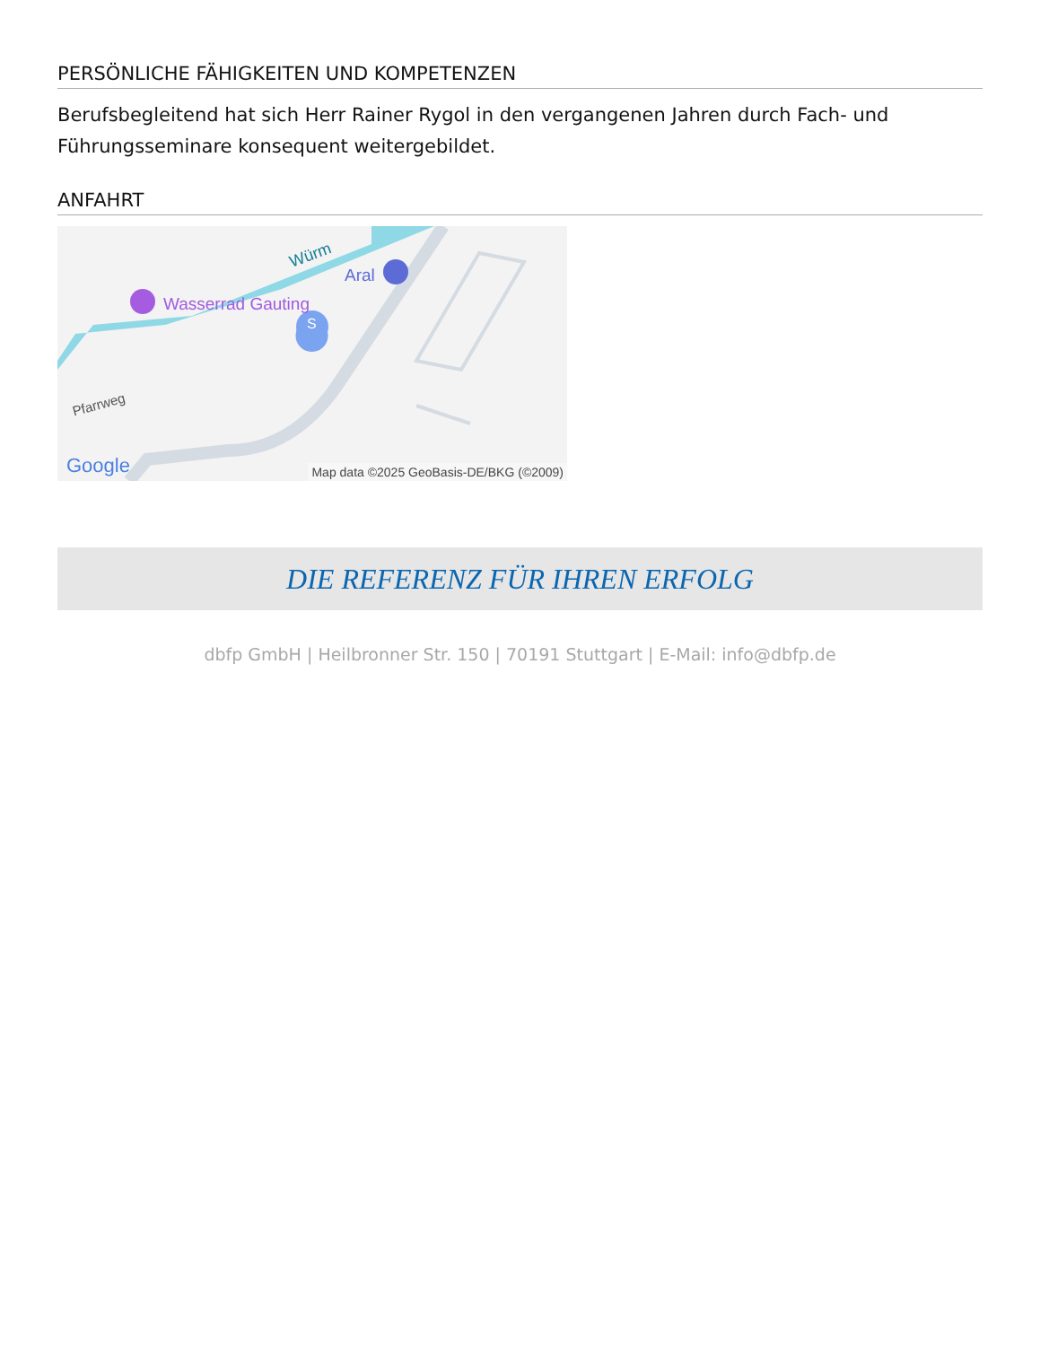PERSÖNLICHE FÄHIGKEITEN UND KOMPETENZEN
Berufsbegleitend hat sich Herr Rainer Rygol in den vergangenen Jahren durch Fach- und Führungsseminare konsequent weitergebildet.
ANFAHRT
Wasserrad Gauting
Aral
Würm
S
Pfarrweg
Google
Map data ©2025 GeoBasis-DE/BKG (©2009)
DIE REFERENZ FÜR IHREN ERFOLG
dbfp GmbH | Heilbronner Str. 150 | 70191 Stuttgart | E-Mail: info@dbfp.de